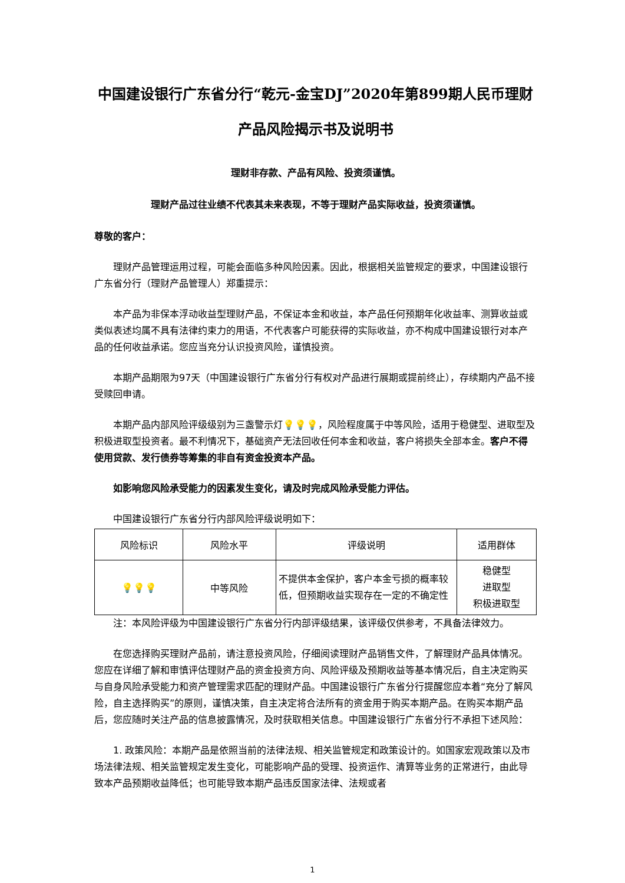中国建设银行广东省分行“乾元-金宝DJ”2020年第899期人民币理财产品风险揭示书及说明书
理财非存款、产品有风险、投资须谨慎。
理财产品过往业绩不代表其未来表现，不等于理财产品实际收益，投资须谨慎。
尊敬的客户：
理财产品管理运用过程，可能会面临多种风险因素。因此，根据相关监管规定的要求，中国建设银行广东省分行（理财产品管理人）郑重提示：
本产品为非保本浮动收益型理财产品，不保证本金和收益，本产品任何预期年化收益率、测算收益或类似表述均属不具有法律约束力的用语，不代表客户可能获得的实际收益，亦不构成中国建设银行对本产品的任何收益承诺。您应当充分认识投资风险，谨慎投资。
本期产品期限为97天（中国建设银行广东省分行有权对产品进行展期或提前终止），存续期内产品不接受赎回申请。
本期产品内部风险评级级别为三盏警示灯💡💡💡，风险程度属于中等风险，适用于稳健型、进取型及积极进取型投资者。最不利情况下，基础资产无法回收任何本金和收益，客户将损失全部本金。客户不得使用贷款、发行债券等筹集的非自有资金投资本产品。
如影响您风险承受能力的因素发生变化，请及时完成风险承受能力评估。
中国建设银行广东省分行内部风险评级说明如下：
| 风险标识 | 风险水平 | 评级说明 | 适用群体 |
| --- | --- | --- | --- |
| 💡💡💡 | 中等风险 | 不提供本金保护，客户本金亏损的概率较低，但预期收益实现存在一定的不确定性 | 稳健型 进取型 积极进取型 |
注：本风险评级为中国建设银行广东省分行内部评级结果，该评级仅供参考，不具备法律效力。
在您选择购买理财产品前，请注意投资风险，仔细阅读理财产品销售文件，了解理财产品具体情况。您应在详细了解和审慎评估理财产品的资金投资方向、风险评级及预期收益等基本情况后，自主决定购买与自身风险承受能力和资产管理需求匹配的理财产品。中国建设银行广东省分行提醒您应本着“充分了解风险，自主选择购买”的原则，谨慎决策，自主决定将合法所有的资金用于购买本期产品。在购买本期产品后，您应随时关注产品的信息披露情况，及时获取相关信息。中国建设银行广东省分行不承担下述风险：
1. 政策风险：本期产品是依照当前的法律法规、相关监管规定和政策设计的。如国家宏观政策以及市场法律法规、相关监管规定发生变化，可能影响产品的受理、投资运作、清算等业务的正常进行，由此导致本产品预期收益降低；也可能导致本期产品违反国家法律、法规或者
1